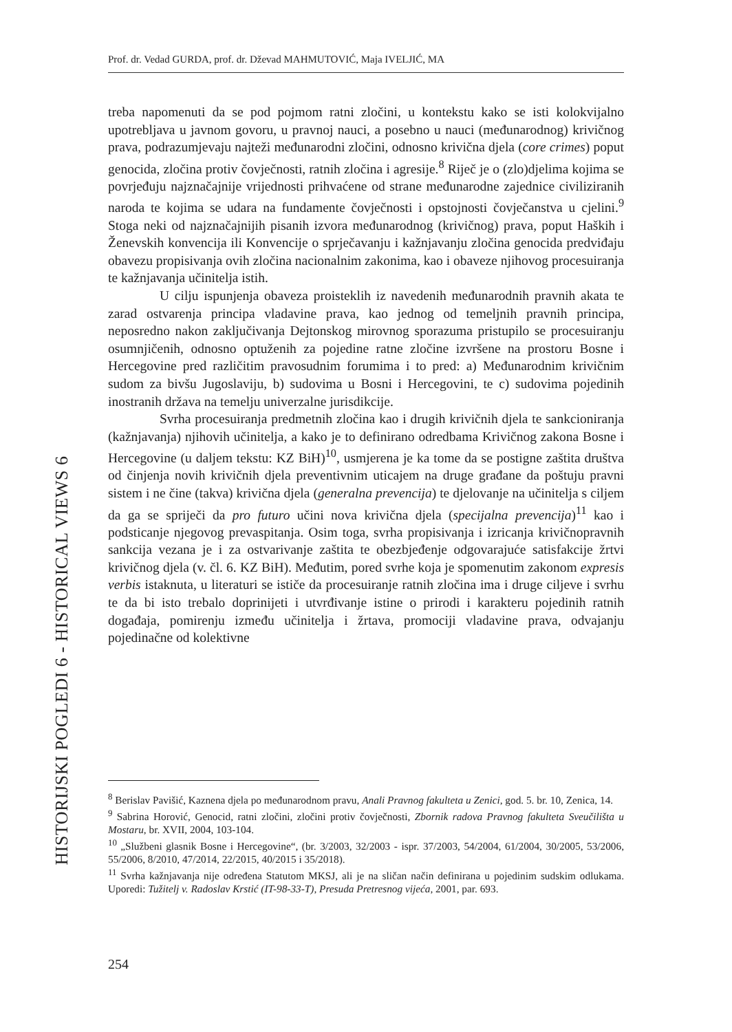Prof. dr. Vedad GURDA, prof. dr. Dževad MAHMUTOVIĆ, Maja IVELJIĆ, MA
treba napomenuti da se pod pojmom ratni zločini, u kontekstu kako se isti kolokvijalno upotrebljava u javnom govoru, u pravnoj nauci, a posebno u nauci (međunarodnog) krivičnog prava, podrazumjevaju najteži međunarodni zločini, odnosno krivična djela (core crimes) poput genocida, zločina protiv čovječnosti, ratnih zločina i agresije.<sup>8</sup> Riječ je o (zlo)djelima kojima se povrjeđuju najznačajnije vrijednosti prihvaćene od strane međunarodne zajednice civiliziranih naroda te kojima se udara na fundamente čovječnosti i opstojnosti čovječanstva u cjelini.<sup>9</sup> Stoga neki od najznačajnijih pisanih izvora međunarodnog (krivičnog) prava, poput Haških i Ženevskih konvencija ili Konvencije o sprječavanju i kažnjavanju zločina genocida predviđaju obavezu propisivanja ovih zločina nacionalnim zakonima, kao i obaveze njihovog procesuiranja te kažnjavanja učinitelja istih.
U cilju ispunjenja obaveza proisteklih iz navedenih međunarodnih pravnih akata te zarad ostvarenja principa vladavine prava, kao jednog od temeljnih pravnih principa, neposredno nakon zaključivanja Dejtonskog mirovnog sporazuma pristupilo se procesuiranju osumnjičenih, odnosno optuženih za pojedine ratne zločine izvršene na prostoru Bosne i Hercegovine pred različitim pravosudnim forumima i to pred: a) Međunarodnim krivičnim sudom za bivšu Jugoslaviju, b) sudovima u Bosni i Hercegovini, te c) sudovima pojedinih inostranih država na temelju univerzalne jurisdikcije.
Svrha procesuiranja predmetnih zločina kao i drugih krivičnih djela te sankcioniranja (kažnjavanja) njihovih učinitelja, a kako je to definirano odredbama Krivičnog zakona Bosne i Hercegovine (u daljem tekstu: KZ BiH)<sup>10</sup>, usmjerena je ka tome da se postigne zaštita društva od činjenja novih krivičnih djela preventivnim uticajem na druge građane da poštuju pravni sistem i ne čine (takva) krivična djela (generalna prevencija) te djelovanje na učinitelja s ciljem da ga se spriječi da pro futuro učini nova krivična djela (specijalna prevencija)<sup>11</sup> kao i podsticanje njegovog prevaspitanja. Osim toga, svrha propisivanja i izricanja krivičnopravnih sankcija vezana je i za ostvarivanje zaštita te obezbjeđenje odgovarajuće satisfakcije žrtvi krivičnog djela (v. čl. 6. KZ BiH). Međutim, pored svrhe koja je spomenutim zakonom expresis verbis istaknuta, u literaturi se ističe da procesuiranje ratnih zločina ima i druge ciljeve i svrhu te da bi isto trebalo doprinijeti i utvrđivanje istine o prirodi i karakteru pojedinih ratnih događaja, pomirenju između učinitelja i žrtava, promociji vladavine prava, odvajanju pojedinačne od kolektivne
<sup>8</sup> Berislav Pavišić, Kaznena djela po međunarodnom pravu, Anali Pravnog fakulteta u Zenici, god. 5. br. 10, Zenica, 14.
<sup>9</sup> Sabrina Horović, Genocid, ratni zločini, zločini protiv čovječnosti, Zbornik radova Pravnog fakulteta Sveučilišta u Mostaru, br. XVII, 2004, 103-104.
<sup>10</sup> „Službeni glasnik Bosne i Hercegovine“, (br. 3/2003, 32/2003 - ispr. 37/2003, 54/2004, 61/2004, 30/2005, 53/2006, 55/2006, 8/2010, 47/2014, 22/2015, 40/2015 i 35/2018).
<sup>11</sup> Svrha kažnjavanja nije određena Statutom MKSJ, ali je na sličan način definirana u pojedinim sudskim odlukama. Uporedi: Tužitelj v. Radoslav Krstić (IT-98-33-T), Presuda Pretresnog vijeća, 2001, par. 693.
HISTORIJSKI POGLEDI 6 - HISTORICAL VIEWS 6
254